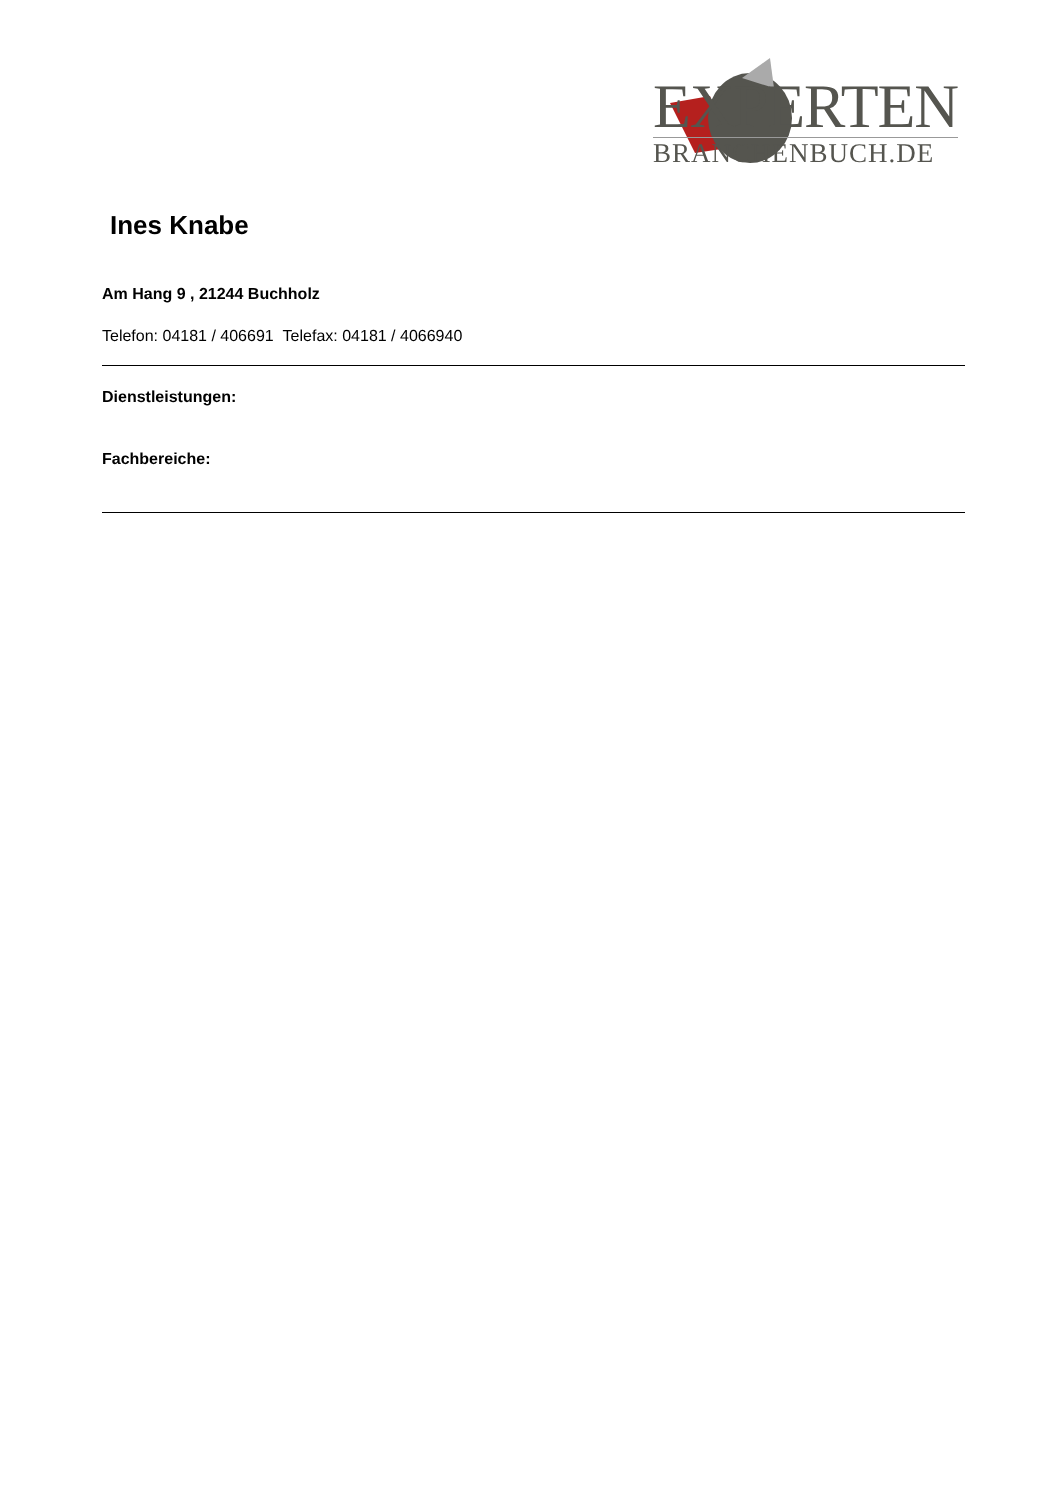EXPERTEN
BRANCHENBUCH.DE
Ines Knabe
Am Hang 9 , 21244 Buchholz
Telefon: 04181 / 406691 Telefax: 04181 / 4066940
Dienstleistungen:
Fachbereiche: